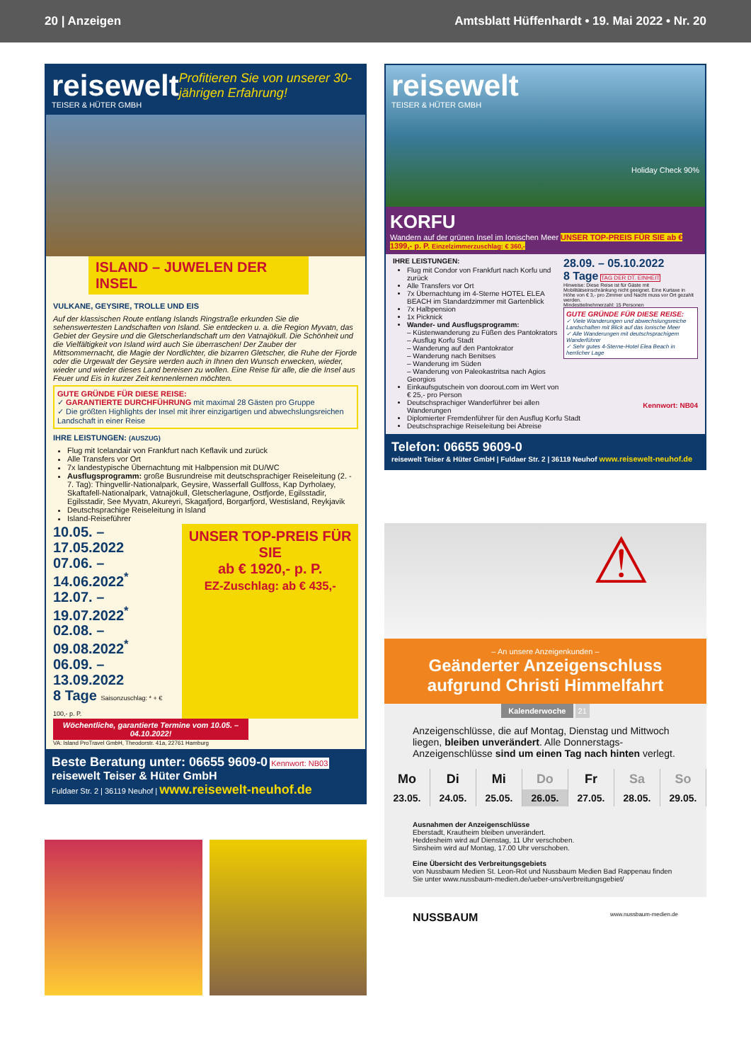20 | Anzeigen Amtsblatt Hüffenhardt • 19. Mai 2022 • Nr. 20
reisewelt
TEISER & HÜTER GMBH
Profitieren Sie von unserer 30-jährigen Erfahrung!
ISLAND – JUWELEN DER INSEL
VULKANE, GEYSIRE, TROLLE UND EIS
Auf der klassischen Route entlang Islands Ringstraße erkunden Sie die sehenswertesten Landschaften von Island. Sie entdecken u. a. die Region Myvatn, das Gebiet der Geysire und die Gletscherlandschaft um den Vatnajökull. Die Schönheit und die Vielfältigkeit von Island wird auch Sie überraschen! Der Zauber der Mittsommernacht, die Magie der Nordlichter, die bizarren Gletscher, die Ruhe der Fjorde oder die Urgewalt der Geysire werden auch in Ihnen den Wunsch erwecken, wieder, wieder und wieder dieses Land bereisen zu wollen. Eine Reise für alle, die die Insel aus Feuer und Eis in kurzer Zeit kennenlernen möchten.
GUTE GRÜNDE FÜR DIESE REISE:
✓ GARANTIERTE DURCHFÜHRUNG mit maximal 28 Gästen pro Gruppe
✓ Die größten Highlights der Insel mit ihrer einzigartigen und abwechslungsreichen Landschaft in einer Reise
IHRE LEISTUNGEN: (AUSZUG)
Flug mit Icelandair von Frankfurt nach Keflavik und zurück
Alle Transfers vor Ort
7x landestypische Übernachtung mit Halbpension mit DU/WC
Ausflugsprogramm: große Busrundreise mit deutschsprachiger Reiseleitung (2. - 7. Tag): Thingvellir-Nationalpark, Geysire, Wasserfall Gullfoss, Kap Dyrholaey, Skaftafell-Nationalpark, Vatnajökull, Gletscherlagune, Ostfjorde, Egilsstadir, Egilsstadir, See Myvatn, Akureyri, Skagafjord, Borgarfjord, Westisland, Reykjavik
Deutschsprachige Reiseleitung in Island
Island-Reiseführer
10.05. – 17.05.2022
07.06. – 14.06.2022<sup>*</sup>
12.07. – 19.07.2022<sup>*</sup>
02.08. – 09.08.2022<sup>*</sup>
06.09. – 13.09.2022
8 Tage Saisonzuschlag: * + € 100,- p. P.
UNSER TOP-PREIS FÜR SIE
ab € 1920,- p. P.
EZ-Zuschlag: ab € 435,-
Wöchentliche, garantierte Termine vom 10.05. – 04.10.2022!
VA: Island ProTravel GmbH, Theodorstr. 41a, 22761 Hamburg
Beste Beratung unter: 06655 9609-0 Kennwort: NB03
reisewelt Teiser & Hüter GmbH
Fuldaer Str. 2 | 36119 Neuhof | www.reisewelt-neuhof.de
reisewelt
TEISER & HÜTER GMBH
Holiday Check 90%
KORFU
Wandern auf der grünen Insel im Ionischen Meer UNSER TOP-PREIS FÜR SIE ab € 1399,- p. P. Einzelzimmerzuschlag: € 360,-
IHRE LEISTUNGEN:
28.09. – 05.10.2022
8 Tage TAG DER DT. EINHEIT
Hinweise: Diese Reise ist für Gäste mit Mobilitätseinschränkung nicht geeignet. Eine Kurtaxe in Höhe von € 3,- pro Zimmer und Nacht muss vor Ort gezahlt werden.
Mindestteilnehmerzahl: 15 Personen
GUTE GRÜNDE FÜR DIESE REISE:
✓ Viele Wanderungen und abwechslungsreiche Landschaften mit Blick auf das Ionische Meer
✓ Alle Wanderungen mit deutschsprachigem Wanderführer
✓ Sehr gutes 4-Sterne-Hotel Elea Beach in herrlicher Lage
Kennwort: NB04
Flug mit Condor von Frankfurt nach Korfu und zurück
Alle Transfers vor Ort
7x Übernachtung im 4-Sterne HOTEL ELEA BEACH im Standardzimmer mit Gartenblick
7x Halbpension
1x Picknick
Wander- und Ausflugsprogramm:
– Küstenwanderung zu Füßen des Pantokrators
– Ausflug Korfu Stadt
– Wanderung auf den Pantokrator
– Wanderung nach Benitses
– Wanderung im Süden
– Wanderung von Paleokastritsa nach Agios Georgios
Einkaufsgutschein von doorout.com im Wert von € 25,- pro Person
Deutschsprachiger Wanderführer bei allen Wanderungen
Diplomierter Fremdenführer für den Ausflug Korfu Stadt
Deutschsprachige Reiseleitung bei Abreise
Telefon: 06655 9609-0
reisewelt Teiser & Hüter GmbH | Fuldaer Str. 2 | 36119 Neuhof www.reisewelt-neuhof.de
⚠
– An unsere Anzeigenkunden –
Geänderter Anzeigenschluss aufgrund Christi Himmelfahrt
Kalenderwoche 21
Anzeigenschlüsse, die auf Montag, Dienstag und Mittwoch liegen, bleiben unverändert. Alle Donnerstags-Anzeigenschlüsse sind um einen Tag nach hinten verlegt.
| Mo | Di | Mi | Do | Fr | Sa | So |
| --- | --- | --- | --- | --- | --- | --- |
| 23.05. | 24.05. | 25.05. | 26.05. | 27.05. | 28.05. | 29.05. |
Ausnahmen der Anzeigenschlüsse
Eberstadt, Krautheim bleiben unverändert.
Heddesheim wird auf Dienstag, 11 Uhr verschoben.
Sinsheim wird auf Montag, 17.00 Uhr verschoben.
Eine Übersicht des Verbreitungsgebiets
von Nussbaum Medien St. Leon-Rot und Nussbaum Medien Bad Rappenau finden Sie unter www.nussbaum-medien.de/ueber-uns/verbreitungsgebiet/
NUSSBAUM www.nussbaum-medien.de